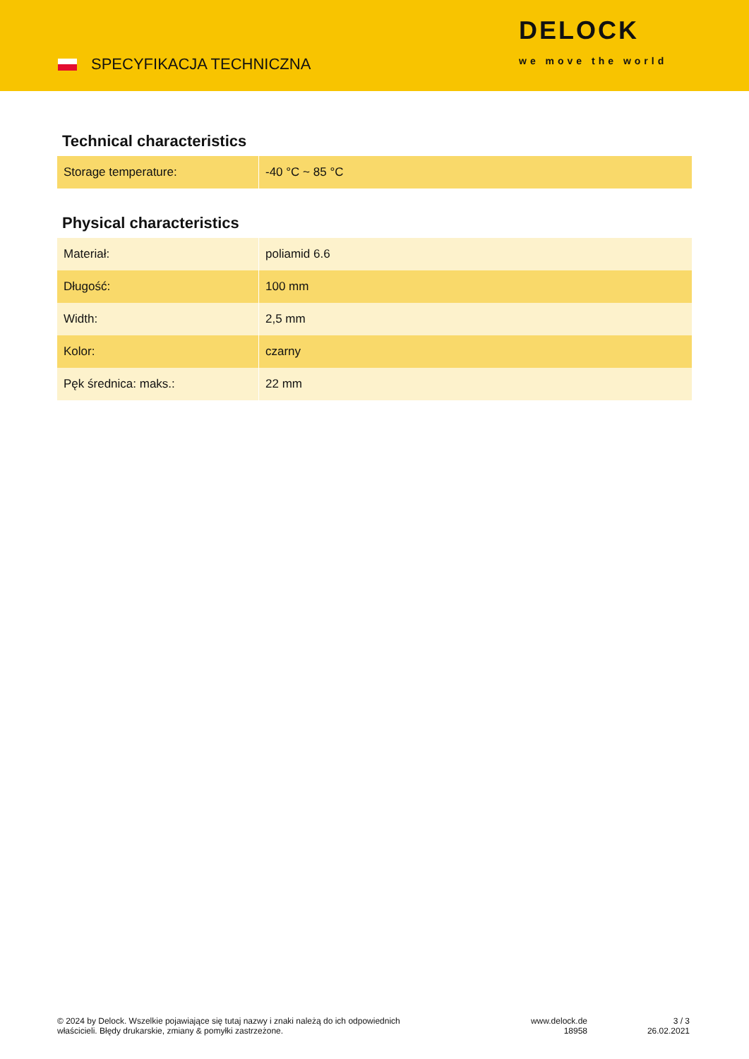SPECYFIKACJA TECHNICZNA
DELOCK
we move the world
Technical characteristics
| Storage temperature: | -40 °C ~ 85 °C |
Physical characteristics
| Materiał: | poliamid 6.6 |
| Długość: | 100 mm |
| Width: | 2,5 mm |
| Kolor: | czarny |
| Pęk średnica: maks.: | 22 mm |
© 2024 by Delock. Wszelkie pojawiające się tutaj nazwy i znaki należą do ich odpowiednich
właścicieli. Błędy drukarskie, zmiany & pomyłki zastrzeżone.
www.delock.de
18958
3 / 3
26.02.2021